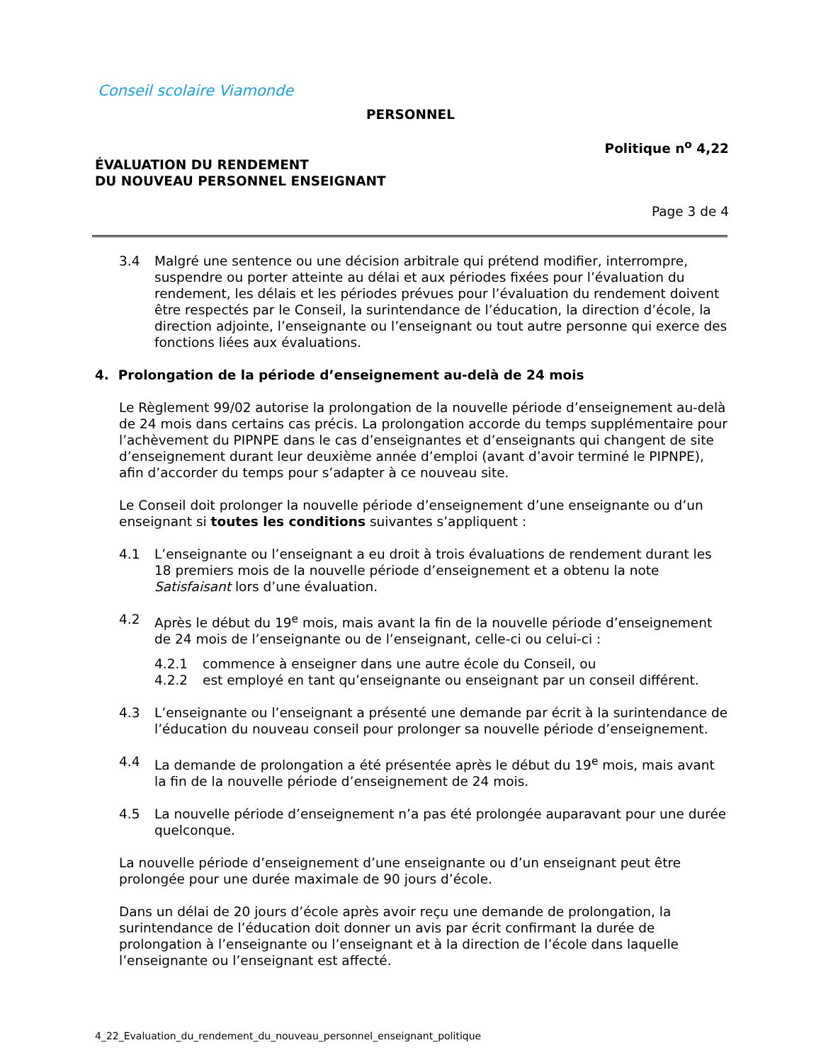Conseil scolaire Viamonde
PERSONNEL
Politique n<sup>o</sup> 4,22
ÉVALUATION DU RENDEMENT
DU NOUVEAU PERSONNEL ENSEIGNANT
Page 3 de 4
3.4 Malgré une sentence ou une décision arbitrale qui prétend modifier, interrompre, suspendre ou porter atteinte au délai et aux périodes fixées pour l’évaluation du rendement, les délais et les périodes prévues pour l’évaluation du rendement doivent être respectés par le Conseil, la surintendance de l’éducation, la direction d’école, la direction adjointe, l’enseignante ou l’enseignant ou tout autre personne qui exerce des fonctions liées aux évaluations.
4. Prolongation de la période d’enseignement au-delà de 24 mois
Le Règlement 99/02 autorise la prolongation de la nouvelle période d’enseignement au-delà de 24 mois dans certains cas précis. La prolongation accorde du temps supplémentaire pour l’achèvement du PIPNPE dans le cas d’enseignantes et d’enseignants qui changent de site d’enseignement durant leur deuxième année d’emploi (avant d’avoir terminé le PIPNPE), afin d’accorder du temps pour s’adapter à ce nouveau site.
Le Conseil doit prolonger la nouvelle période d’enseignement d’une enseignante ou d’un enseignant si toutes les conditions suivantes s’appliquent :
4.1 L’enseignante ou l’enseignant a eu droit à trois évaluations de rendement durant les 18 premiers mois de la nouvelle période d’enseignement et a obtenu la note Satisfaisant lors d’une évaluation.
4.2 Après le début du 19<sup>e</sup> mois, mais avant la fin de la nouvelle période d’enseignement de 24 mois de l’enseignante ou de l’enseignant, celle-ci ou celui-ci :
4.2.1 commence à enseigner dans une autre école du Conseil, ou
4.2.2 est employé en tant qu’enseignante ou enseignant par un conseil différent.
4.3 L’enseignante ou l’enseignant a présenté une demande par écrit à la surintendance de l’éducation du nouveau conseil pour prolonger sa nouvelle période d’enseignement.
4.4 La demande de prolongation a été présentée après le début du 19<sup>e</sup> mois, mais avant la fin de la nouvelle période d’enseignement de 24 mois.
4.5 La nouvelle période d’enseignement n’a pas été prolongée auparavant pour une durée quelconque.
La nouvelle période d’enseignement d’une enseignante ou d’un enseignant peut être prolongée pour une durée maximale de 90 jours d’école.
Dans un délai de 20 jours d’école après avoir reçu une demande de prolongation, la surintendance de l’éducation doit donner un avis par écrit confirmant la durée de prolongation à l’enseignante ou l’enseignant et à la direction de l’école dans laquelle l’enseignante ou l’enseignant est affecté.
4_22_Evaluation_du_rendement_du_nouveau_personnel_enseignant_politique